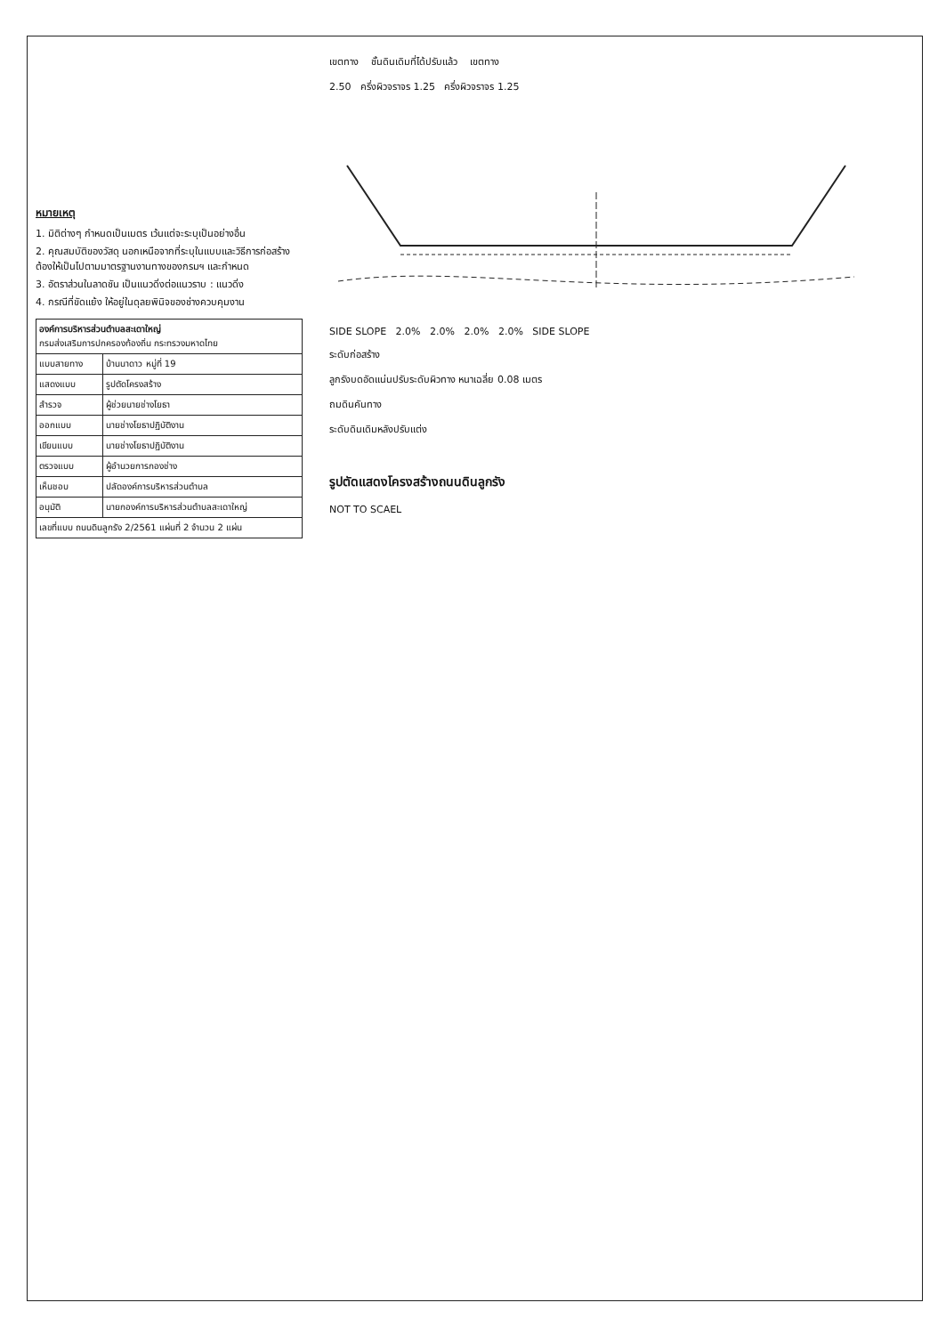หมายเหตุ
1. มิติต่างๆ กำหนดเป็นเมตร เว้นแต่จะระบุเป็นอย่างอื่น
2. คุณสมบัติของวัสดุ นอกเหนือจากที่ระบุในแบบและวิธีการก่อสร้างต้องให้เป็นไปตามมาตรฐานงานทางของกรมฯ และกำหนด
3. อัตราส่วนในลาดชัน เป็นแนวดิ่งต่อแนวราบ : แนวดิ่ง
4. กรณีที่ขัดแย้ง ให้อยู่ในดุลยพินิจของช่างควบคุมงาน
| องค์การบริหารส่วนตำบลสะเดาใหญ่ กรมส่งเสริมการปกครองท้องถิ่น กระทรวงมหาดไทย | |
| แบบสายทาง | บ้านนาดาว หมู่ที่ 19 |
| แสดงแบบ | รูปตัดโครงสร้าง |
| สำรวจ | ผู้ช่วยนายช่างโยธา |
| ออกแบบ | นายช่างโยธาปฏิบัติงาน |
| เขียนแบบ | นายช่างโยธาปฏิบัติงาน |
| ตรวจแบบ | ผู้อำนวยการกองช่าง |
| เห็นชอบ | ปลัดองค์การบริหารส่วนตำบล |
| อนุมัติ | นายกองค์การบริหารส่วนตำบลสะเดาใหญ่ |
| เลขที่แบบ ถนนดินลูกรัง 2/2561 แผ่นที่ 2 จำนวน 2 แผ่น | |
เขตทาง ชั้นดินเดิมที่ได้ปรับแล้ว เขตทาง
2.50 ครึ่งผิวจราจร 1.25 ครึ่งผิวจราจร 1.25
SIDE SLOPE 2.0% 2.0% 2.0% 2.0% SIDE SLOPE
ระดับก่อสร้าง
ลูกรังบดอัดแน่นปรับระดับผิวทาง หนาเฉลี่ย 0.08 เมตร
ถมดินคันทาง
ระดับดินเดิมหลังปรับแต่ง
รูปตัดแสดงโครงสร้างถนนดินลูกรัง
NOT TO SCAEL